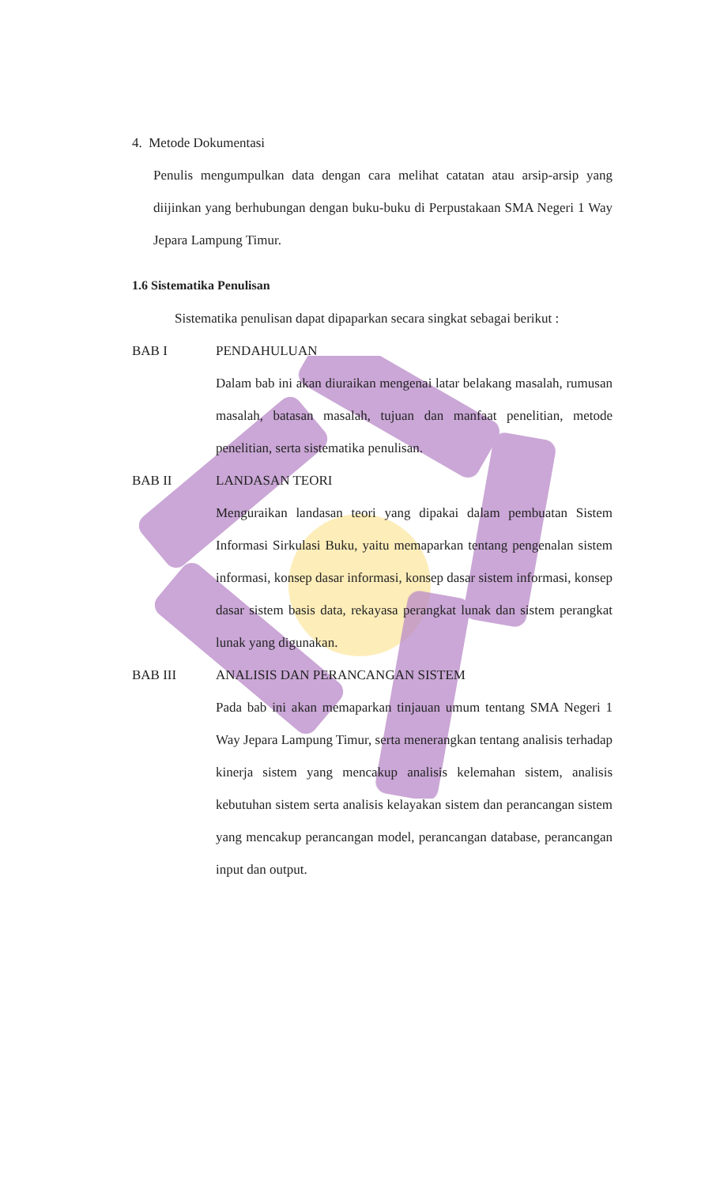4. Metode Dokumentasi
Penulis mengumpulkan data dengan cara melihat catatan atau arsip-arsip yang diijinkan yang berhubungan dengan buku-buku di Perpustakaan SMA Negeri 1 Way Jepara Lampung Timur.
1.6 Sistematika Penulisan
Sistematika penulisan dapat dipaparkan secara singkat sebagai berikut :
BAB I PENDAHULUAN
Dalam bab ini akan diuraikan mengenai latar belakang masalah, rumusan masalah, batasan masalah, tujuan dan manfaat penelitian, metode penelitian, serta sistematika penulisan.
BAB II LANDASAN TEORI
Menguraikan landasan teori yang dipakai dalam pembuatan Sistem Informasi Sirkulasi Buku, yaitu memaparkan tentang pengenalan sistem informasi, konsep dasar informasi, konsep dasar sistem informasi, konsep dasar sistem basis data, rekayasa perangkat lunak dan sistem perangkat lunak yang digunakan.
BAB III ANALISIS DAN PERANCANGAN SISTEM
Pada bab ini akan memaparkan tinjauan umum tentang SMA Negeri 1 Way Jepara Lampung Timur, serta menerangkan tentang analisis terhadap kinerja sistem yang mencakup analisis kelemahan sistem, analisis kebutuhan sistem serta analisis kelayakan sistem dan perancangan sistem yang mencakup perancangan model, perancangan database, perancangan input dan output.